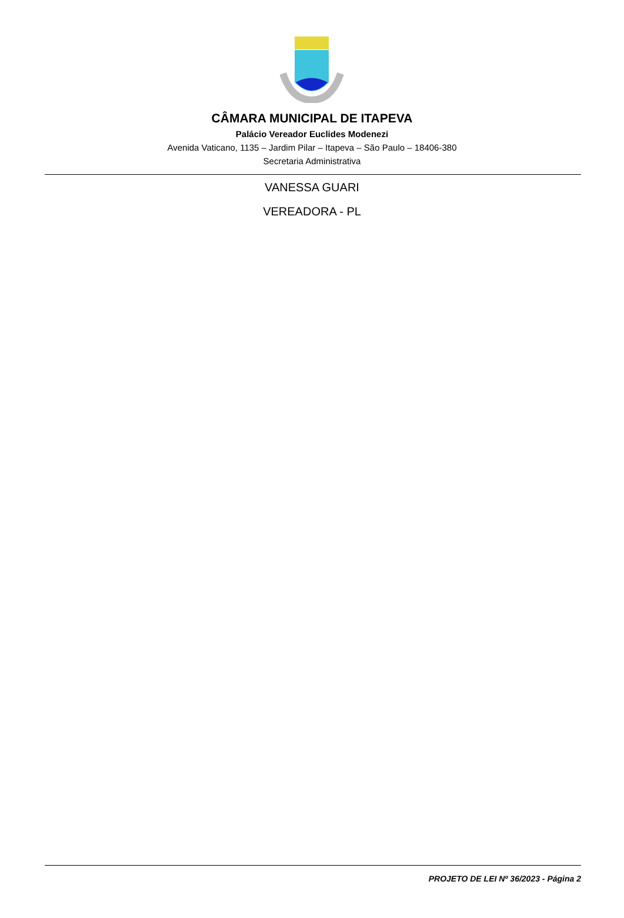CÂMARA MUNICIPAL DE ITAPEVA
Palácio Vereador Euclides Modenezi
Avenida Vaticano, 1135 – Jardim Pilar – Itapeva – São Paulo – 18406-380
Secretaria Administrativa
VANESSA GUARI
VEREADORA - PL
PROJETO DE LEI Nº 36/2023 - Página 2